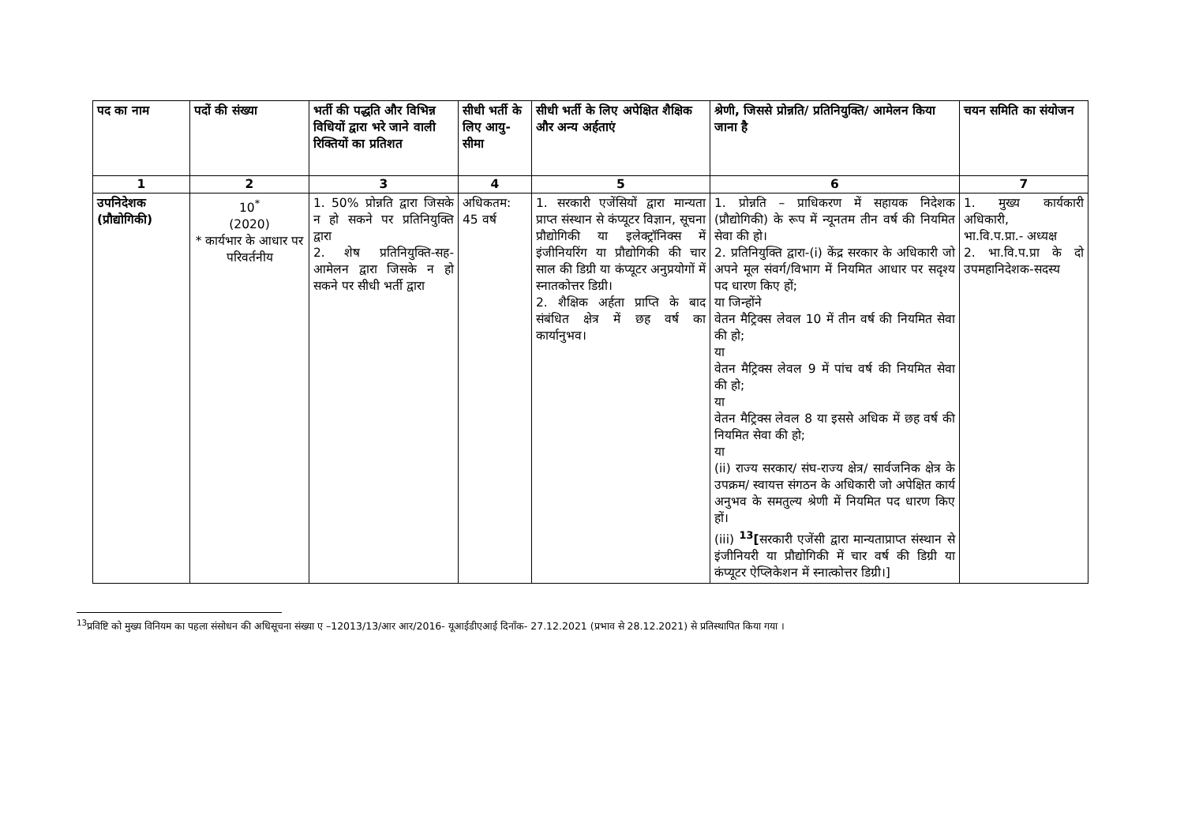| पद का नाम | पदों की संख्या | भर्ती की पद्धति और विभिन्न विधियों द्वारा भरे जाने वाली रिक्तियों का प्रतिशत | सीधी भर्ती के लिए आयु-सीमा | सीधी भर्ती के लिए अपेक्षित शैक्षिक और अन्य अर्हताएं | श्रेणी, जिससे प्रोन्नति/ प्रतिनियुक्ति/ आमेलन किया जाना है | चयन समिति का संयोजन |
| --- | --- | --- | --- | --- | --- | --- |
| 1 | 2 | 3 | 4 | 5 | 6 | 7 |
| उपनिदेशक (प्रौद्योगिकी) | 10<sup>*</sup> (2020) * कार्यभार के आधार पर परिवर्तनीय | 1. 50% प्रोन्नति द्वारा जिसके न हो सकने पर प्रतिनियुक्ति द्वारा 2. शेष प्रतिनियुक्ति-सह-आमेलन द्वारा जिसके न हो सकने पर सीधी भर्ती द्वारा | अधिकतम: 45 वर्ष | 1. सरकारी एजेंसियों द्वारा मान्यता प्राप्त संस्थान से कंप्यूटर विज्ञान, सूचना प्रौद्योगिकी या इलेक्ट्रॉनिक्स में इंजीनियरिंग या प्रौद्योगिकी की चार साल की डिग्री या कंप्यूटर अनुप्रयोगों में स्नातकोत्तर डिग्री। 2. शैक्षिक अर्हता प्राप्ति के बाद संबंधित क्षेत्र में छह वर्ष का कार्यानुभव। | 1. प्रोन्नति – प्राधिकरण में सहायक निदेशक (प्रौद्योगिकी) के रूप में न्यूनतम तीन वर्ष की नियमित सेवा की हो। 2. प्रतिनियुक्ति द्वारा-(i) केंद्र सरकार के अधिकारी जो अपने मूल संवर्ग/विभाग में नियमित आधार पर सदृश्य पद धारण किए हों; या जिन्होंने वेतन मैट्रिक्स लेवल 10 में तीन वर्ष की नियमित सेवा की हो; या वेतन मैट्रिक्स लेवल 9 में पांच वर्ष की नियमित सेवा की हो; या वेतन मैट्रिक्स लेवल 8 या इससे अधिक में छह वर्ष की नियमित सेवा की हो; या (ii) राज्य सरकार/ संघ-राज्य क्षेत्र/ सार्वजनिक क्षेत्र के उपक्रम/ स्वायत्त संगठन के अधिकारी जो अपेक्षित कार्य अनुभव के समतुल्य श्रेणी में नियमित पद धारण किए हों। (iii) <sup>13</sup>[ सरकारी एजेंसी द्वारा मान्यताप्राप्त संस्थान से इंजीनियरी या प्रौद्योगिकी में चार वर्ष की डिग्री या कंप्यूटर ऐप्लिकेशन में स्नात्कोत्तर डिग्री।] | 1. मुख्य कार्यकारी अधिकारी, भा.वि.प.प्रा.- अध्यक्ष 2. भा.वि.प.प्रा के दो उपमहानिदेशक-सदस्य |
<sup>13</sup> प्रविष्टि को मुख्य विनियम का पहला संसोधन की अधिसूचना संख्या ए –12013/13/आर आर/2016- यूआईडीएआई दिनाँक- 27.12.2021 (प्रभाव से 28.12.2021) से प्रतिस्थापित किया गया ।